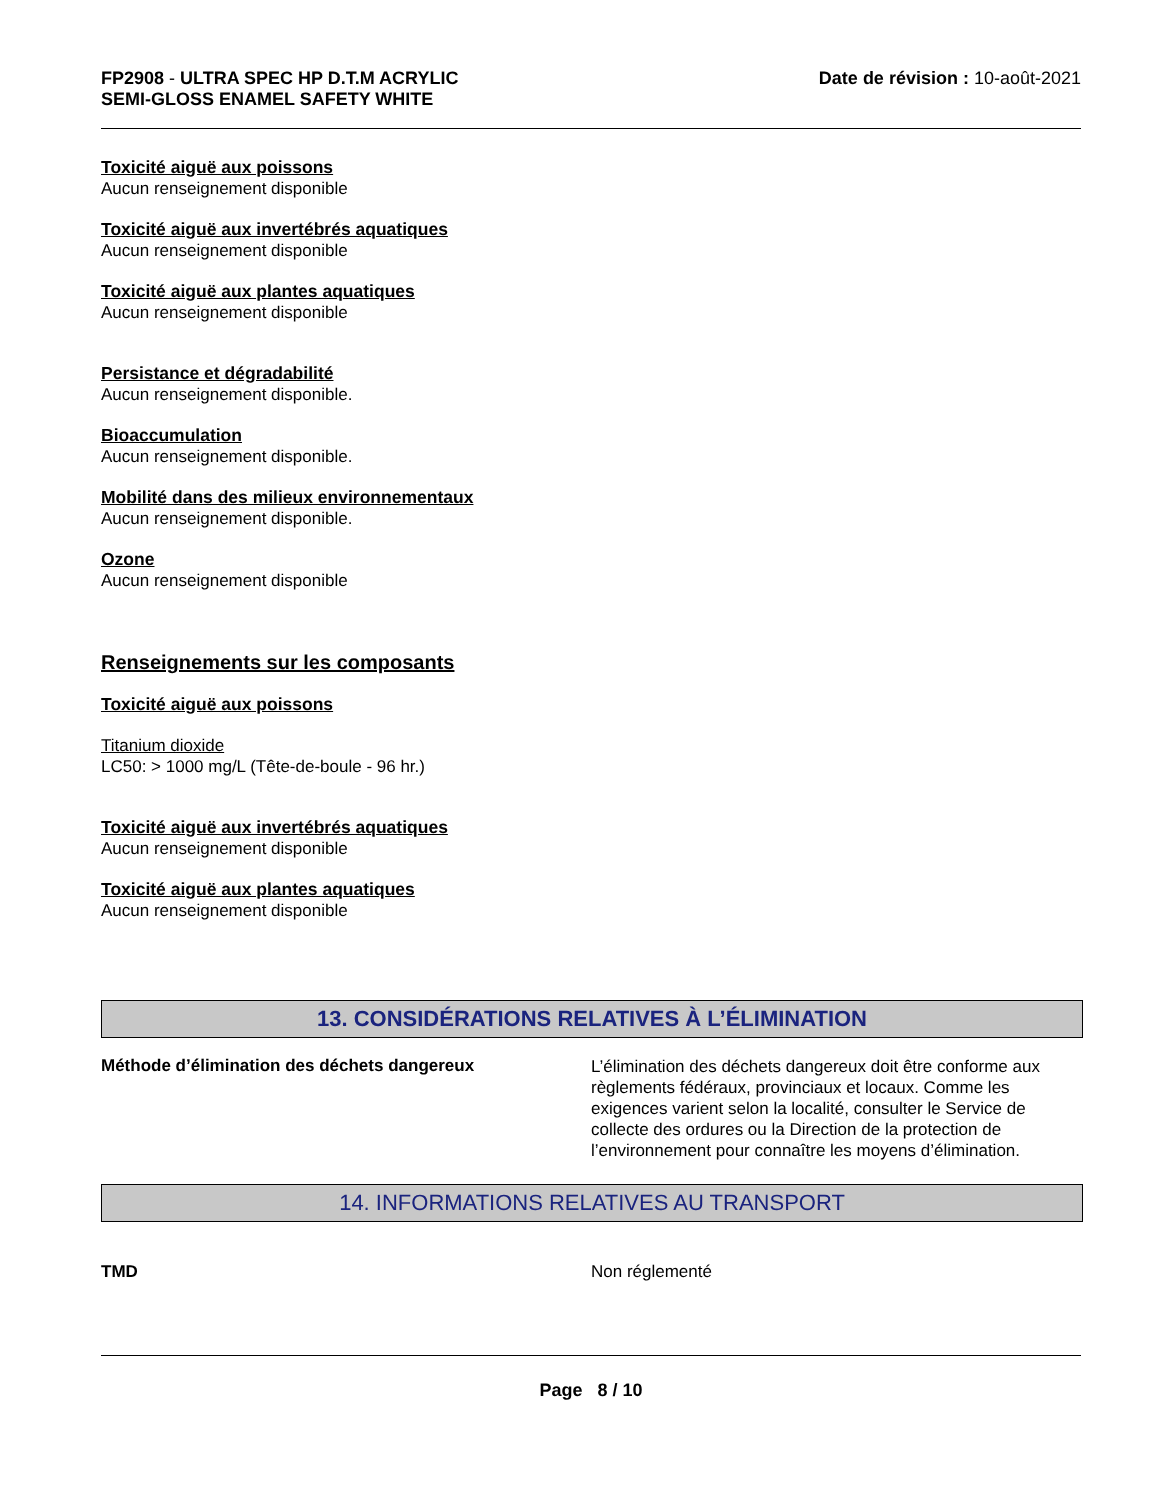FP2908 - ULTRA SPEC HP D.T.M ACRYLIC
SEMI-GLOSS ENAMEL SAFETY WHITE
Date de révision : 10-août-2021
Toxicité aiguë aux poissons
Aucun renseignement disponible
Toxicité aiguë aux invertébrés aquatiques
Aucun renseignement disponible
Toxicité aiguë aux plantes aquatiques
Aucun renseignement disponible
Persistance et dégradabilité
Aucun renseignement disponible.
Bioaccumulation
Aucun renseignement disponible.
Mobilité dans des milieux environnementaux
Aucun renseignement disponible.
Ozone
Aucun renseignement disponible
Renseignements sur les composants
Toxicité aiguë aux poissons
Titanium dioxide
LC50: > 1000 mg/L (Tête-de-boule - 96 hr.)
Toxicité aiguë aux invertébrés aquatiques
Aucun renseignement disponible
Toxicité aiguë aux plantes aquatiques
Aucun renseignement disponible
13. CONSIDÉRATIONS RELATIVES À L’ÉLIMINATION
Méthode d’élimination des déchets dangereux
L’élimination des déchets dangereux doit être conforme aux règlements fédéraux, provinciaux et locaux. Comme les exigences varient selon la localité, consulter le Service de collecte des ordures ou la Direction de la protection de l’environnement pour connaître les moyens d’élimination.
14. INFORMATIONS RELATIVES AU TRANSPORT
TMD Non réglementé
Page 8 / 10